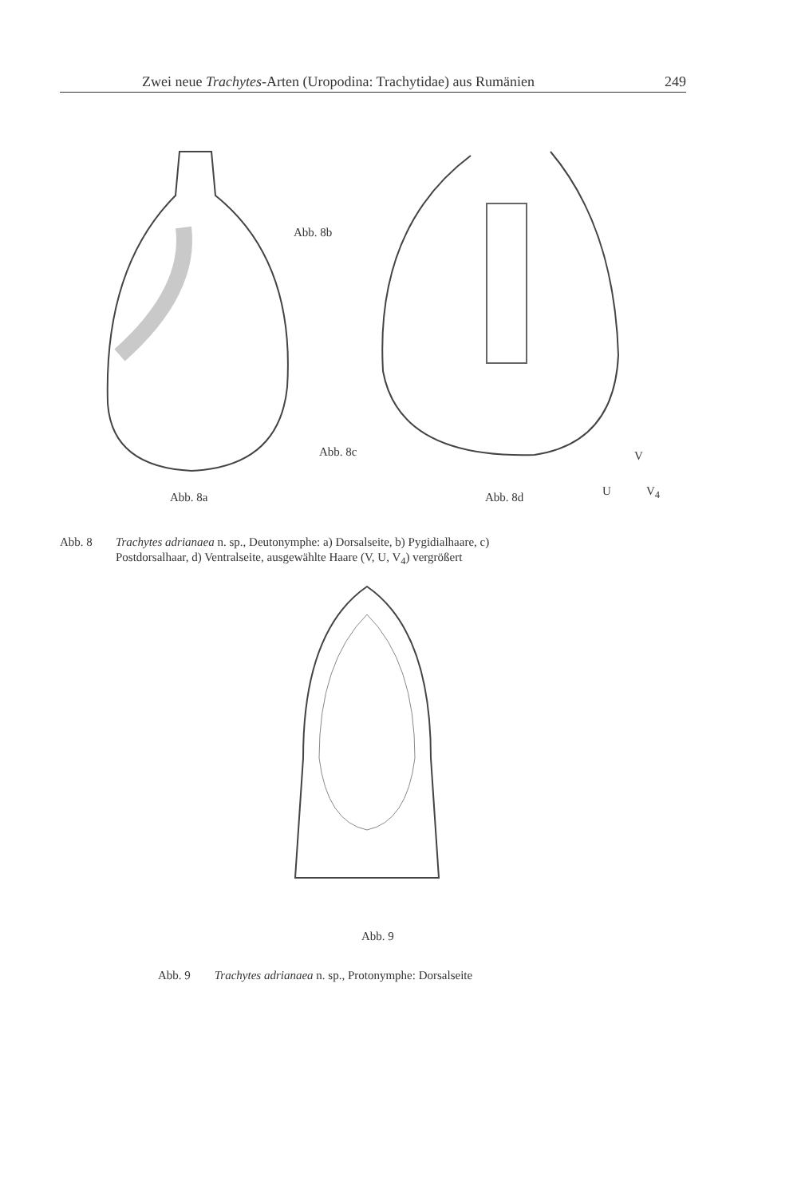Zwei neue Trachytes-Arten (Uropodina: Trachytidae) aus Rumänien 249
Abb. 8b
Abb. 8c
Abb. 8a Abb. 8d
V
U V<sub>4</sub>
Abb. 8 Trachytes adrianaea n. sp., Deutonymphe: a) Dorsalseite, b) Pygidialhaare, c)
Postdorsalhaar, d) Ventralseite, ausgewählte Haare (V, U, V<sub>4</sub>) vergrößert
Abb. 9
Abb. 9 Trachytes adrianaea n. sp., Protonymphe: Dorsalseite